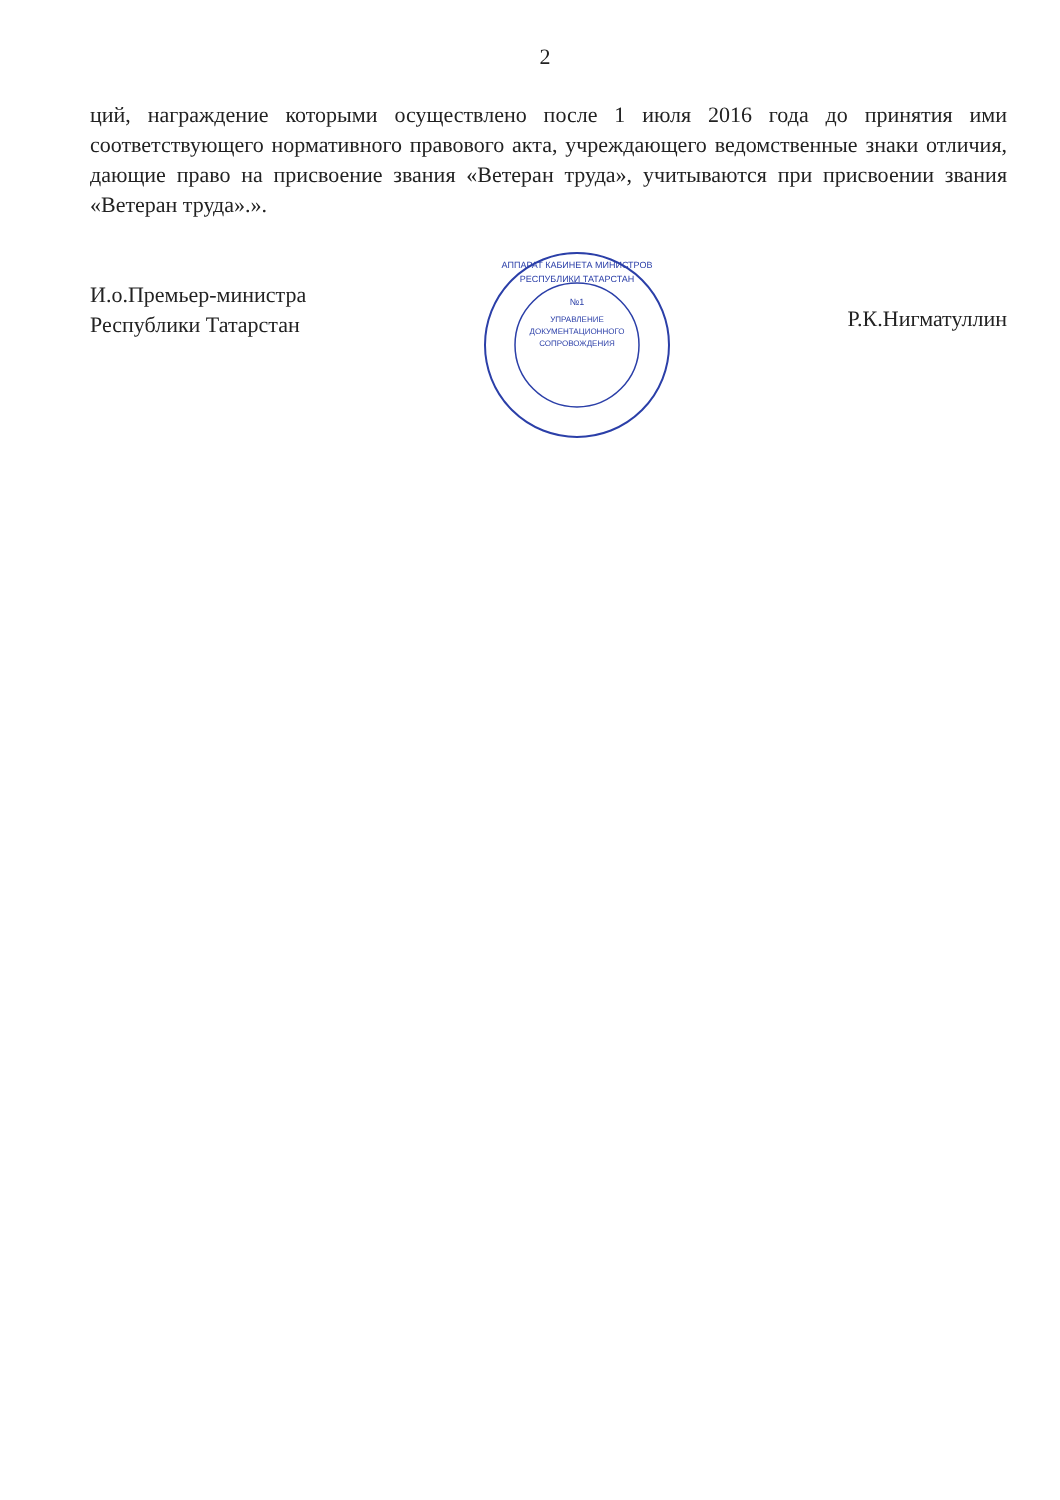2
ций, награждение которыми осуществлено после 1 июля 2016 года до принятия ими соответствующего нормативного правового акта, учреждающего ведомственные знаки отличия, дающие право на присвоение звания «Ветеран труда», учитываются при присвоении звания «Ветеран труда».».
И.о.Премьер-министра
Республики Татарстан
№1
УПРАВЛЕНИЕ
ДОКУМЕНТАЦИОННОГО
СОПРОВОЖДЕНИЯ
АППАРАТ КАБИНЕТА МИНИСТРОВ
РЕСПУБЛИКИ ТАТАРСТАН
Р.К.Нигматуллин